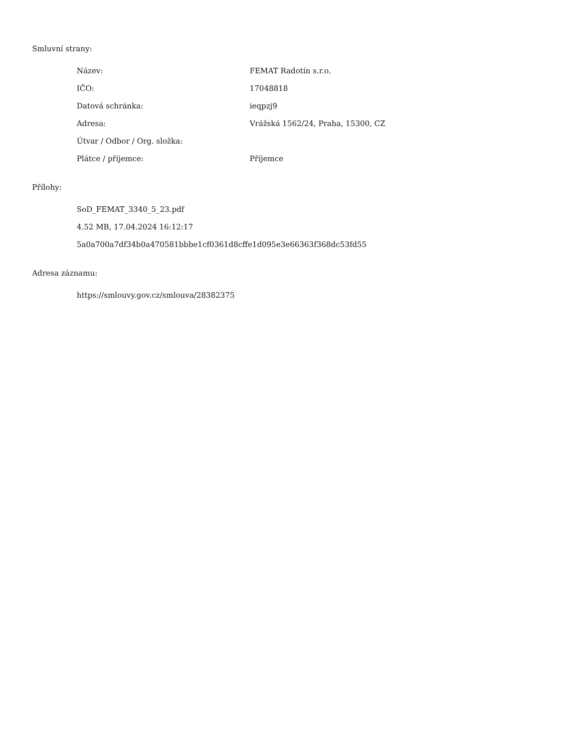Smluvní strany:
| Název: | FEMAT Radotín s.r.o. |
| IČO: | 17048818 |
| Datová schránka: | ieqpzj9 |
| Adresa: | Vrážská 1562/24, Praha, 15300, CZ |
| Útvar / Odbor / Org. složka: | |
| Plátce / příjemce: | Příjemce |
Přílohy:
SoD_FEMAT_3340_5_23.pdf
4.52 MB, 17.04.2024 16:12:17
5a0a700a7df34b0a470581bbbe1cf0361d8cffe1d095e3e66363f368dc53fd55
Adresa záznamu:
https://smlouvy.gov.cz/smlouva/28382375